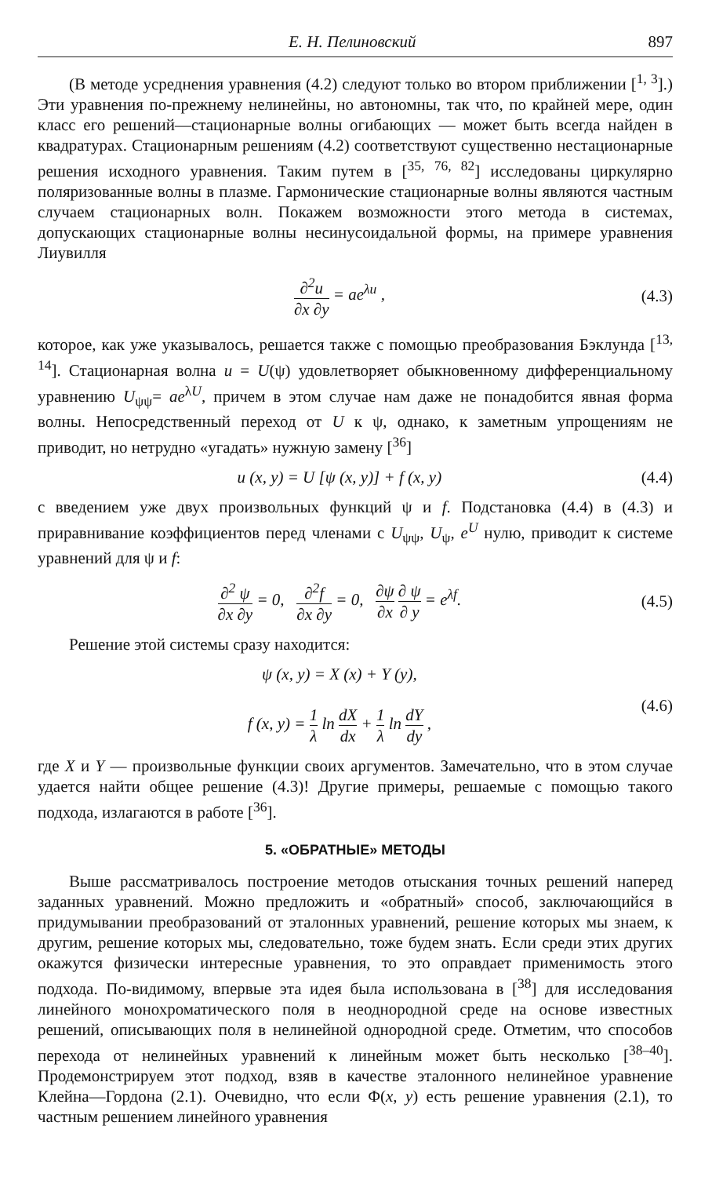Е. Н. Пелиновский 897
(В методе усреднения уравнения (4.2) следуют только во втором приближении [<sup>1, 3</sup>].) Эти уравнения по-прежнему нелинейны, но автономны, так что, по крайней мере, один класс его решений—стационарные волны огибающих — может быть всегда найден в квадратурах. Стационарным решениям (4.2) соответствуют существенно нестационарные решения исходного уравнения. Таким путем в [<sup>35, 76, 82</sup>] исследованы циркулярно поляризованные волны в плазме. Гармонические стационарные волны являются частным случаем стационарных волн. Покажем возможности этого метода в системах, допускающих стационарные волны несинусоидальной формы, на примере уравнения Лиувилля
∂<sup>2</sup>u ∂x ∂y = ae<sup>λu</sup> , (4.3)
которое, как уже указывалось, решается также с помощью преобразования Бэклунда [<sup>13, 14</sup>]. Стационарная волна u = U(ψ) удовлетворяет обыкновенному дифференциальному уравнению U<sub>ψψ</sub>= ae<sup>λU</sup>, причем в этом случае нам даже не понадобится явная форма волны. Непосредственный переход от U к ψ, однако, к заметным упрощениям не приводит, но нетрудно «угадать» нужную замену [<sup>36</sup>]
u (x, y) = U [ψ (x, y)] + f (x, y)
(4.4)
с введением уже двух произвольных функций ψ и f. Подстановка (4.4) в (4.3) и приравнивание коэффициентов перед членами с U<sub>ψψ</sub>, U<sub>ψ</sub>, e<sup>U</sup> нулю, приводит к системе уравнений для ψ и f:
∂<sup>2</sup> ψ ∂x ∂y = 0, ∂<sup>2</sup>f ∂x ∂y = 0, ∂ψ ∂x ∂ ψ ∂ y = e<sup>λf</sup>.
(4.5)
Решение этой системы сразу находится:
ψ (x, y) = X (x) + Y (y),
f (x, y) = 1 λ ln dX dx + 1 λ ln dY dy ,
(4.6)
где X и Y — произвольные функции своих аргументов. Замечательно, что в этом случае удается найти общее решение (4.3)! Другие примеры, решаемые с помощью такого подхода, излагаются в работе [<sup>36</sup>].
5. «ОБРАТНЫЕ» МЕТОДЫ
Выше рассматривалось построение методов отыскания точных решений наперед заданных уравнений. Можно предложить и «обратный» способ, заключающийся в придумывании преобразований от эталонных уравнений, решение которых мы знаем, к другим, решение которых мы, следовательно, тоже будем знать. Если среди этих других окажутся физически интересные уравнения, то это оправдает применимость этого подхода. По-видимому, впервые эта идея была использована в [<sup>38</sup>] для исследования линейного монохроматического поля в неоднородной среде на основе известных решений, описывающих поля в нелинейной однородной среде. Отметим, что способов перехода от нелинейных уравнений к линейным может быть несколько [<sup>38–40</sup>]. Продемонстрируем этот подход, взяв в качестве эталонного нелинейное уравнение Клейна—Гордона (2.1). Очевидно, что если Φ(x, y) есть решение уравнения (2.1), то частным решением линейного уравнения